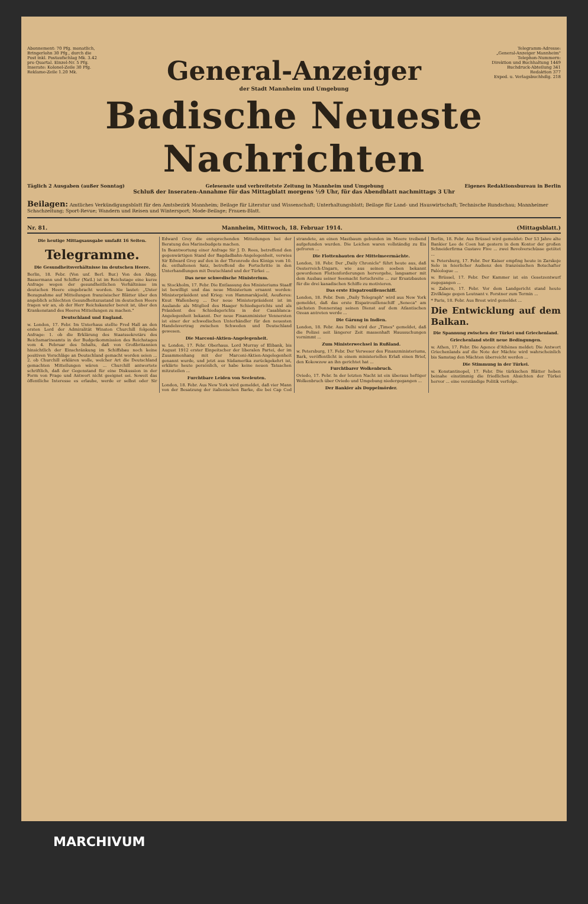Abonnement: 70 Pfg. monatlich,
Bringerlohn 30 Pfg., durch die
Post inkl. Postaufschlag Mk. 3.42
pro Quartal. Einzel-Nr. 5 Pfg.
Inserate: Kolonel-Zeile 30 Pfg.
Reklame-Zeile 1.20 Mk.
Telegramm-Adresse:
„General-Anzeiger Mannheim"
Telephon-Nummern:
Direktion und Buchhaltung 1449
Buchdruck-Abteilung 341
Redaktion 377
Exped. u. Verlagsbuchhdlg. 218
General-Anzeiger
der Stadt Mannheim und Umgebung
Badische Neueste Nachrichten
Täglich 2 Ausgaben (außer Sonntag) Gelesenste und verbreitetste Zeitung in Mannheim und Umgebung Eigenes Redaktionsbureau in Berlin
Schluß der Inseraten-Annahme für das Mittagblatt morgens ½9 Uhr, für das Abendblatt nachmittags 3 Uhr
Beilagen: Amtliches Verkündigungsblatt für den Amtsbezirk Mannheim; Beilage für Literatur und Wissenschaft; Unterhaltungsblatt; Beilage für Land- und Hauswirtschaft; Technische Rundschau; Mannheimer Schachzeitung; Sport-Revue; Wandern und Reisen und Wintersport; Mode-Beilage; Frauen-Blatt.
Nr. 81. Mannheim, Mittwoch, 18. Februar 1914. (Mittagsblatt.)
Die heutige Mittagsausgabe umfaßt 16 Seiten.
Telegramme.
Die Gesundheitsverhältnisse im deutschen Heere.
Berlin, 18. Febr. (Von unf. Berl. Bur.) Von den Abgg. Bassermann und Schiffer (Natl.) ist im Reichstage eine kurze Anfrage wegen der gesundheitlichen Verhältnisse im deutschen Heere eingebracht worden. Sie lautet: „Unter Bezugnahme auf Mitteilungen französischer Blätter über den angeblich schlechten Gesundheitszustand im deutschen Heere fragen wir an, ob der Herr Reichskanzler bereit ist, über den Krankenstand des Heeres Mitteilungen zu machen."
Deutschland und England.
w. London, 17. Febr. Im Unterhaus stellte Fred Hall an den ersten Lord der Admiralität Winston Churchill folgende Anfrage: 1. ob die Erklärung des Staatssekretärs des Reichsmarineamts in der Budgetkommission des Reichstages vom 4. Februar des Inhalts, daß von Großbritannien hinsichtlich der Einschränkung im Schiffsbau noch keine positiven Vorschläge an Deutschland gemacht worden seien ... 2. ob Churchill erklären wolle, welcher Art die Deutschland gemachten Mitteilungen wären ... Churchill antwortete schriftlich, daß der Gegenstand für eine Diskussion in der Form von Frage und Antwort nicht geeignet sei. Soweit das öffentliche Interesse es erlaube, werde er selbst oder Sir Edward Grey die entsprechenden Mitteilungen bei der Beratung des Marinebudgets machen.
In Beantwortung einer Anfrage Sir J. D. Rees, betreffend den gegenwärtigen Stand der Bagdadbahn-Angelegenheit, verwies Sir Edward Grey auf den in der Thronrede des Königs vom 10. ds. enthaltenen Satz, betreffend die Fortschritte in den Unterhandlungen mit Deutschland und der Türkei ...
Das neue schwedische Ministerium.
w. Stockholm, 17. Febr. Die Entlassung des Ministeriums Staaff ist bewilligt und das neue Ministerium ernannt worden: Ministerpräsident und Krieg: von Hammarskjoeld, Aeußeres: Knut Wallenberg ... Der neue Ministerpräsident ist im Auslande als Mitglied des Haager Schiedsgerichts und als Präsident des Schiedsgerichts in der Casablanca-Angelegenheit bekannt. Der neue Finanzminister Vennersten ist einer der schwedischen Unterhändler für den neuesten Handelsvertrag zwischen Schweden und Deutschland gewesen.
Die Marconi-Aktien-Angelegenheit.
w. London, 17. Febr. Oberhaus. Lord Murray of Elibank, bis August 1912 erster Einpeitscher der liberalen Partei, der im Zusammenhang mit der Marconi-Aktien-Angelegenheit genannt wurde, und jetzt aus Südamerika zurückgekehrt ist, erklärte heute persönlich, er habe keine neuen Tatsachen mitzuteilen ...
Furchtbare Leiden von Seeleuten.
London, 18. Febr. Aus New York wird gemeldet, daß vier Mann von der Besatzung der italienischen Barke, die bei Cap Cod strandete, an einen Mastbaum gebunden im Meere treibend aufgefunden wurden. Die Leichen waren vollständig zu Eis gefroren ...
Die Flottenbauten der Mittelmeermächte.
London, 18. Febr. Der „Daily Chronicle" führt heute aus, daß Oesterreich-Ungarn, wie aus seinen soeben bekannt gewordenen Flottenforderungen hervorgehe, langsamer mit dem Ausbau seiner Seemacht fortschreite ... zur Ersatzbauten für die drei kanadischen Schiffe zu motivieren.
Das erste Eispatrouillenschiff.
London, 18. Febr. Dem „Daily Telegraph" wird aus New York gemeldet, daß das erste Eispatrouillenschiff „Seneca" am nächsten Donnerstag seinen Dienst auf dem Atlantischen Ozean antreten werde ...
Die Gärung in Indien.
London, 18. Febr. Aus Delhi wird der „Times" gemeldet, daß die Polizei seit längerer Zeit massenhaft Haussuchungen vornimmt ...
Zum Ministerwechsel in Rußland.
w. Petersburg, 17. Febr. Der Verweser des Finanzministeriums, Bark, veröffentlicht in einem ministeriellen Erlaß einen Brief, den Kokowzow an ihn gerichtet hat ...
Furchtbarer Wolkenbruch.
Oviedo, 17. Febr. In der letzten Nacht ist ein überaus heftiger Wolkenbruch über Oviedo und Umgebung niedergegangen ...
Der Bankier als Doppelmörder.
Berlin, 18. Febr. Aus Brüssel wird gemeldet: Der 53 Jahre alte Bankier Leo de Coen hat gestern in dem Kontor der großen Schneiderfirma Gustave Five ... zwei Revolverschüsse getötet ...
w. Petersburg, 17. Febr. Der Kaiser empfing heute in Zarskoje Selo in feierlicher Audienz den französischen Botschafter Paléologue ...
w. Brüssel, 17. Febr. Der Kammer ist ein Gesetzentwurf zugegangen ...
w. Zabern, 17. Febr. Vor dem Landgericht stand heute Zivilklage gegen Leutnant v. Forstner zum Termin ...
* Paris, 18. Febr. Aus Brest wird gemeldet ...
Die Entwicklung auf dem Balkan.
Die Spannung zwischen der Türkei und Griechenland.
Griechenland stellt neue Bedingungen.
w. Athen, 17. Febr. Die Agence d'Athènes meldet: Die Antwort Griechenlands auf die Note der Mächte wird wahrscheinlich bis Samstag den Mächten überreicht werden ...
Die Stimmung in der Türkei.
w. Konstantinopel, 17. Febr. Die türkischen Blätter heben beinahe einstimmig die friedlichen Absichten der Türkei hervor ... eine verständige Politik verfolge.
MARCHIVUM